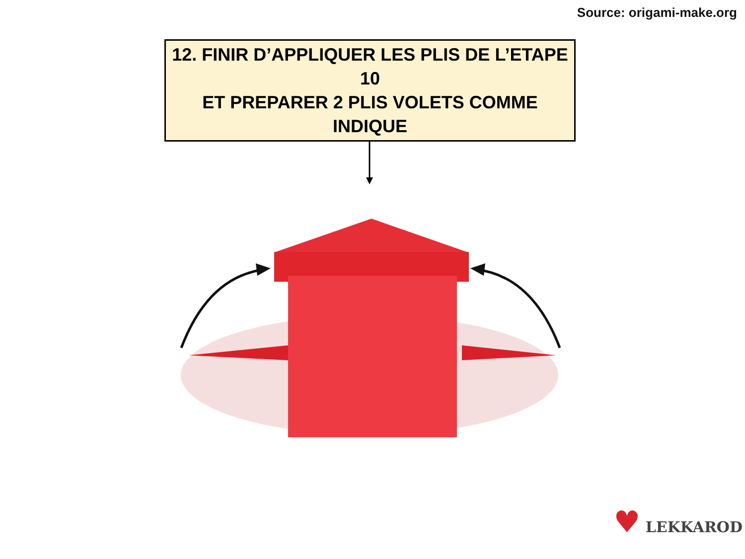Source: origami-make.org
12. FINIR D’APPLIQUER LES PLIS DE L’ETAPE 10
ET PREPARER 2 PLIS VOLETS COMME INDIQUE
♥ LEKKAROD